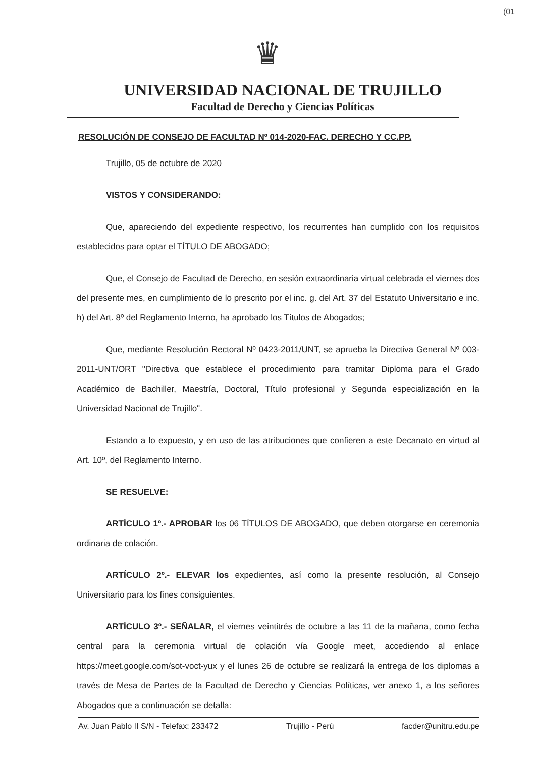(01
♛
UNIVERSIDAD NACIONAL DE TRUJILLO
Facultad de Derecho y Ciencias Políticas
RESOLUCIÓN DE CONSEJO DE FACULTAD Nº 014-2020-FAC. DERECHO Y CC.PP.
Trujillo, 05 de octubre de 2020
VISTOS Y CONSIDERANDO:
Que, apareciendo del expediente respectivo, los recurrentes han cumplido con los requisitos establecidos para optar el TÍTULO DE ABOGADO;
Que, el Consejo de Facultad de Derecho, en sesión extraordinaria virtual celebrada el viernes dos del presente mes, en cumplimiento de lo prescrito por el inc. g. del Art. 37 del Estatuto Universitario e inc. h) del Art. 8º del Reglamento Interno, ha aprobado los Títulos de Abogados;
Que, mediante Resolución Rectoral Nº 0423-2011/UNT, se aprueba la Directiva General Nº 003-2011-UNT/ORT "Directiva que establece el procedimiento para tramitar Diploma para el Grado Académico de Bachiller, Maestría, Doctoral, Título profesional y Segunda especialización en la Universidad Nacional de Trujillo".
Estando a lo expuesto, y en uso de las atribuciones que confieren a este Decanato en virtud al Art. 10º, del Reglamento Interno.
SE RESUELVE:
ARTÍCULO 1º.- APROBAR los 06 TÍTULOS DE ABOGADO, que deben otorgarse en ceremonia ordinaria de colación.
ARTÍCULO 2º.- ELEVAR los expedientes, así como la presente resolución, al Consejo Universitario para los fines consiguientes.
ARTÍCULO 3º.- SEÑALAR, el viernes veintitrés de octubre a las 11 de la mañana, como fecha central para la ceremonia virtual de colación vía Google meet, accediendo al enlace https://meet.google.com/sot-voct-yux y el lunes 26 de octubre se realizará la entrega de los diplomas a través de Mesa de Partes de la Facultad de Derecho y Ciencias Políticas, ver anexo 1, a los señores Abogados que a continuación se detalla:
Av. Juan Pablo II S/N - Telefax: 233472 Trujillo - Perú facder@unitru.edu.pe